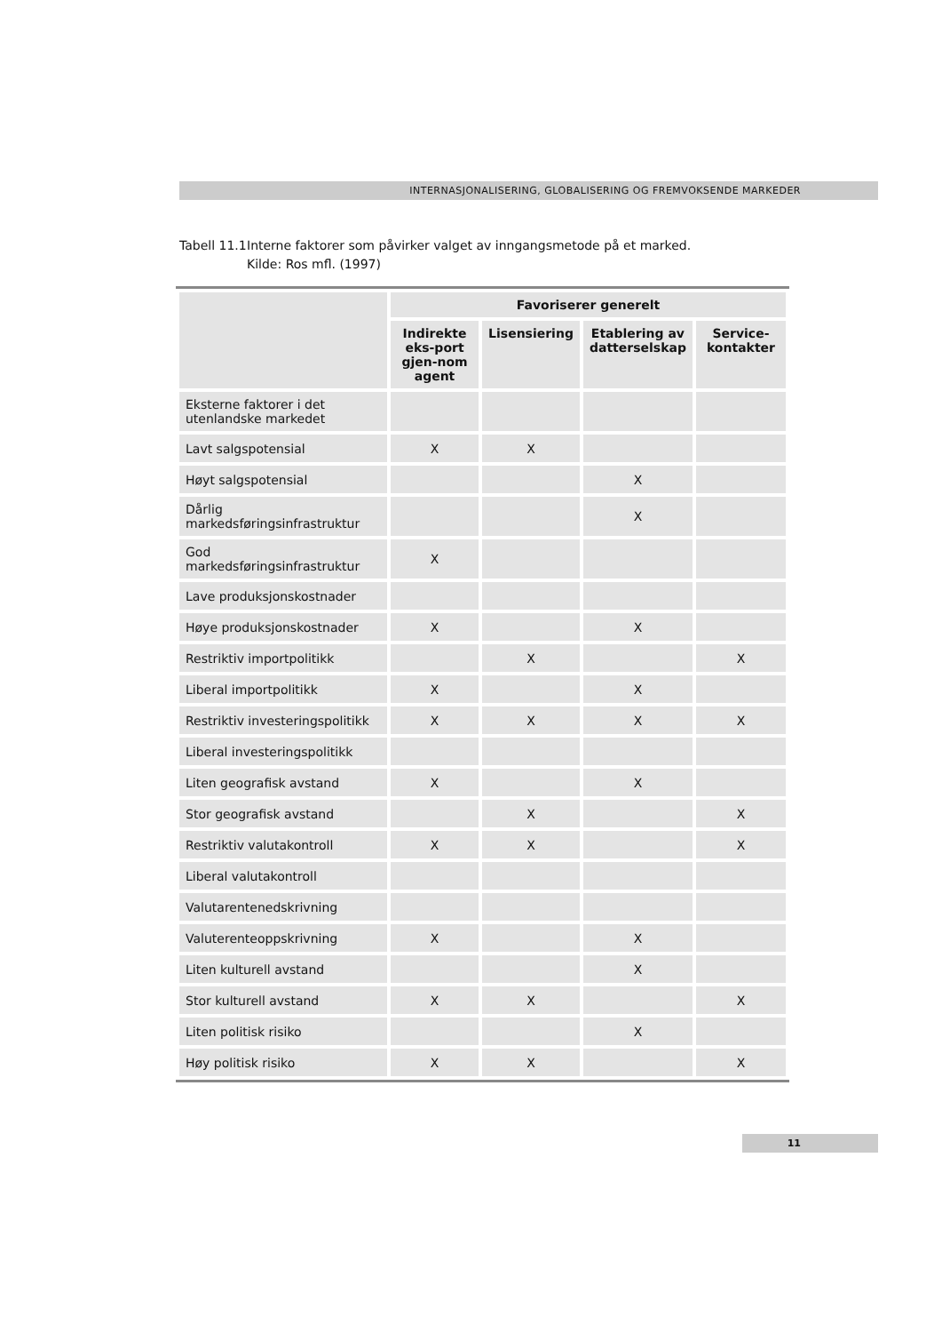INTERNASJONALISERING, GLOBALISERING OG FREMVOKSENDE MARKEDER
Tabell 11.1 Interne faktorer som påvirker valget av inngangsmetode på et marked.
Kilde: Ros mfl. (1997)
| | Favoriserer generelt | | | |
| --- | --- | --- | --- | --- |
| | Indirekte eks-port gjen-nom agent | Lisensiering | Etablering av datterselskap | Service-kontakter |
| Eksterne faktorer i det utenlandske markedet | | | | |
| Lavt salgspotensial | X | X | | |
| Høyt salgspotensial | | | X | |
| Dårlig markedsføringsinfrastruktur | | | X | |
| God markedsføringsinfrastruktur | X | | | |
| Lave produksjonskostnader | | | | |
| Høye produksjonskostnader | X | | X | |
| Restriktiv importpolitikk | | X | | X |
| Liberal importpolitikk | X | | X | |
| Restriktiv investeringspolitikk | X | X | X | X |
| Liberal investeringspolitikk | | | | |
| Liten geografisk avstand | X | | X | |
| Stor geografisk avstand | | X | | X |
| Restriktiv valutakontroll | X | X | | X |
| Liberal valutakontroll | | | | |
| Valutarentenedskrivning | | | | |
| Valuterenteoppskrivning | X | | X | |
| Liten kulturell avstand | | | X | |
| Stor kulturell avstand | X | X | | X |
| Liten politisk risiko | | | X | |
| Høy politisk risiko | X | X | | X |
11